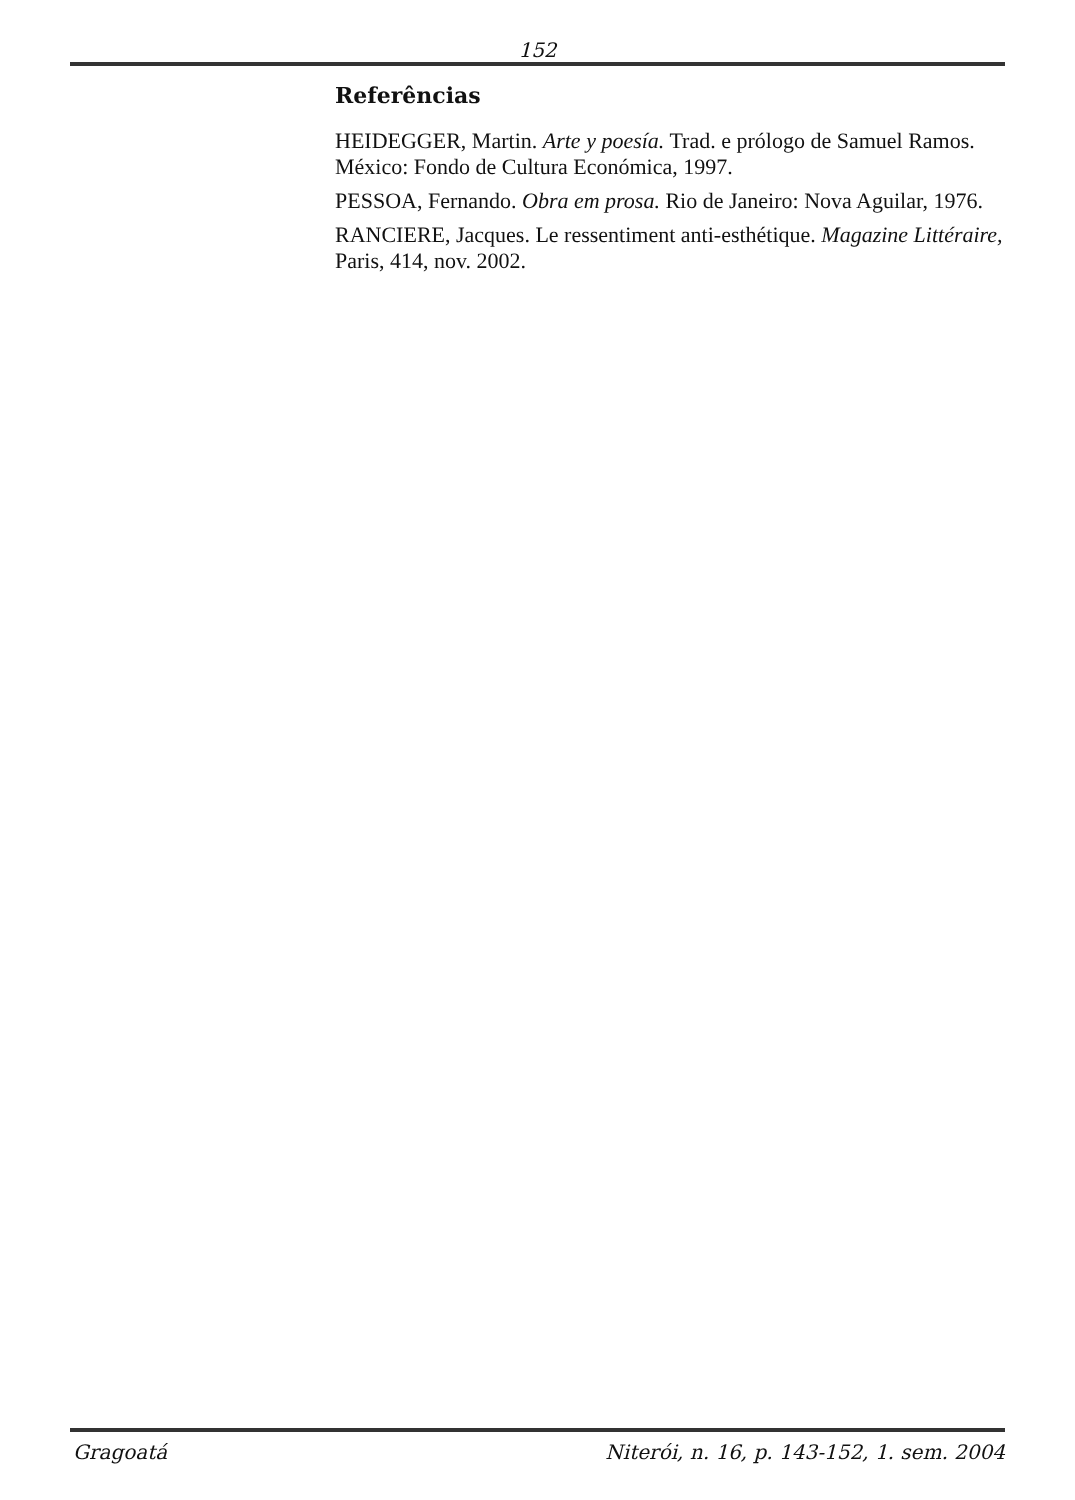152
Referências
HEIDEGGER, Martin. Arte y poesía. Trad. e prólogo de Samuel Ramos. México: Fondo de Cultura Económica, 1997.
PESSOA, Fernando. Obra em prosa. Rio de Janeiro: Nova Aguilar, 1976.
RANCIERE, Jacques. Le ressentiment anti-esthétique. Magazine Littéraire, Paris, 414, nov. 2002.
Gragoatá Niterói, n. 16, p. 143-152, 1. sem. 2004